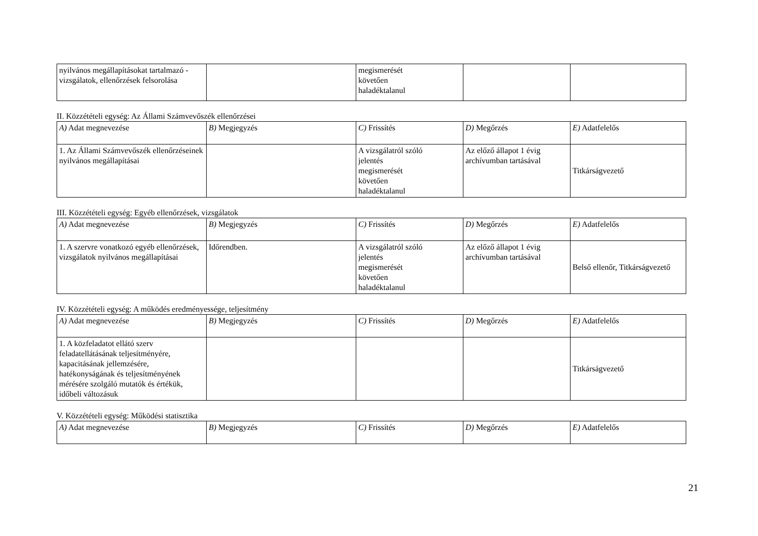| nyilvános megállapításokat tartalmazó - vizsgálatok, ellenőrzések felsorolása | | megismerését követően haladéktalanul | | |
II. Közzétételi egység: Az Állami Számvevőszék ellenőrzései
| A) Adat megnevezése | B) Megjegyzés | C) Frissítés | D) Megőrzés | E) Adatfelelős |
| 1. Az Állami Számvevőszék ellenőrzéseinek nyilvános megállapításai | | A vizsgálatról szóló jelentés megismerését követően haladéktalanul | Az előző állapot 1 évig archívumban tartásával | Titkárságvezető |
III. Közzétételi egység: Egyéb ellenőrzések, vizsgálatok
| A) Adat megnevezése | B) Megjegyzés | C) Frissítés | D) Megőrzés | E) Adatfelelős |
| 1. A szervre vonatkozó egyéb ellenőrzések, vizsgálatok nyilvános megállapításai | Időrendben. | A vizsgálatról szóló jelentés megismerését követően haladéktalanul | Az előző állapot 1 évig archívumban tartásával | Belső ellenőr, Titkárságvezető |
IV. Közzétételi egység: A működés eredményessége, teljesítmény
| A) Adat megnevezése | B) Megjegyzés | C) Frissítés | D) Megőrzés | E) Adatfelelős |
| 1. A közfeladatot ellátó szerv feladatellátásának teljesítményére, kapacitásának jellemzésére, hatékonyságának és teljesítményének mérésére szolgáló mutatók és értékük, időbeli változásuk | | | | Titkárságvezető |
V. Közzétételi egység: Működési statisztika
| A) Adat megnevezése | B) Megjegyzés | C) Frissítés | D) Megőrzés | E) Adatfelelős |
21